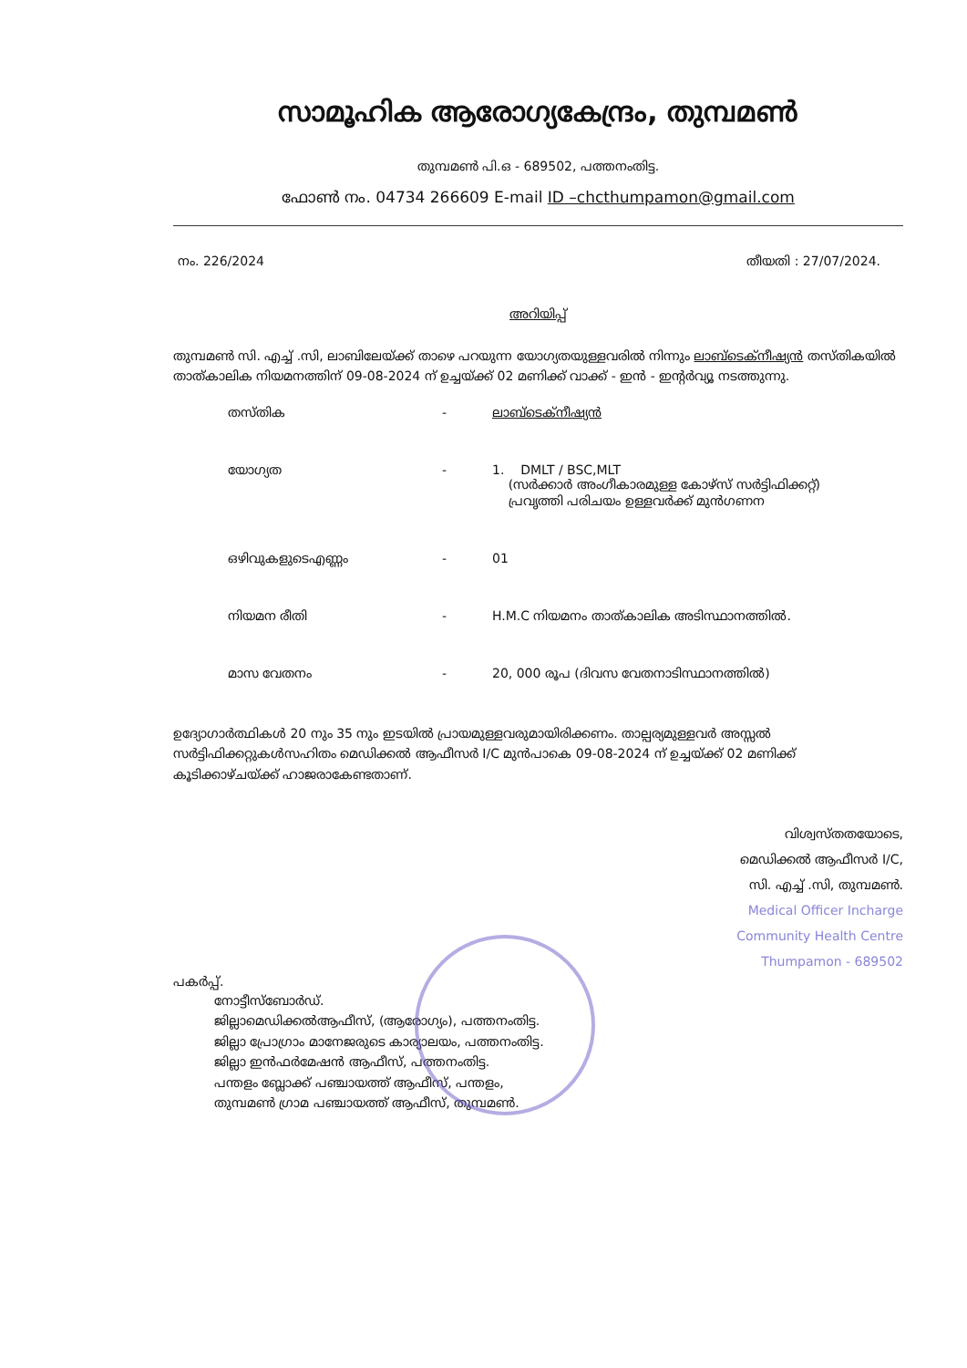സാമൂഹിക ആരോഗ്യകേന്ദ്രം, തുമ്പമൺ
തുമ്പമൺ പി.ഒ - 689502, പത്തനംതിട്ട.
ഫോൺ നം. 04734 266609 E-mail ID –chcthumpamon@gmail.com
നം. 226/2024 തീയതി : 27/07/2024.
അറിയിപ്പ്
തുമ്പമൺ സി. എച്ച് .സി, ലാബിലേയ്ക്ക് താഴെ പറയുന്ന യോഗ്യതയുള്ളവരിൽ നിന്നും ലാബ്ടെക്നീഷ്യൻ തസ്തികയിൽ താത്കാലിക നിയമനത്തിന് 09-08-2024 ന് ഉച്ചയ്ക്ക് 02 മണിക്ക് വാക്ക് - ഇൻ - ഇന്റർവ്യൂ നടത്തുന്നു.
| തസ്തിക | - | ലാബ്ടെക്നീഷ്യൻ |
| യോഗ്യത | - | 1. DMLT / BSC,MLT (സർക്കാർ അംഗീകാരമുള്ള കോഴ്സ് സർട്ടിഫിക്കറ്റ്) പ്രവൃത്തി പരിചയം ഉള്ളവർക്ക് മുൻഗണന |
| ഒഴിവുകളുടെഎണ്ണം | - | 01 |
| നിയമന രീതി | - | H.M.C നിയമനം താത്കാലിക അടിസ്ഥാനത്തിൽ. |
| മാസ വേതനം | - | 20, 000 രൂപ (ദിവസ വേതനാടിസ്ഥാനത്തിൽ) |
ഉദ്യോഗാർത്ഥികൾ 20 നും 35 നും ഇടയിൽ പ്രായമുള്ളവരുമായിരിക്കണം. താല്പര്യമുള്ളവർ അസ്സൽ സർട്ടിഫിക്കറ്റുകൾസഹിതം മെഡിക്കൽ ആഫീസർ I/C മുൻപാകെ 09-08-2024 ന് ഉച്ചയ്ക്ക് 02 മണിക്ക് കൂടിക്കാഴ്ചയ്ക്ക് ഹാജരാകേണ്ടതാണ്.
വിശ്വസ്തതയോടെ,
മെഡിക്കൽ ആഫീസർ I/C,
സി. എച്ച് .സി, തുമ്പമൺ.
Medical Officer Incharge
Community Health Centre
Thumpamon - 689502
പകർപ്പ്.
നോട്ടീസ്ബോർഡ്.
ജില്ലാമെഡിക്കൽആഫീസ്, (ആരോഗ്യം), പത്തനംതിട്ട.
ജില്ലാ പ്രോഗ്രാം മാനേജരുടെ കാര്യാലയം, പത്തനംതിട്ട.
ജില്ലാ ഇൻഫർമേഷൻ ആഫീസ്, പത്തനംതിട്ട.
പന്തളം ബ്ലോക്ക് പഞ്ചായത്ത് ആഫീസ്, പന്തളം,
തുമ്പമൺ ഗ്രാമ പഞ്ചായത്ത് ആഫീസ്, തുമ്പമൺ.